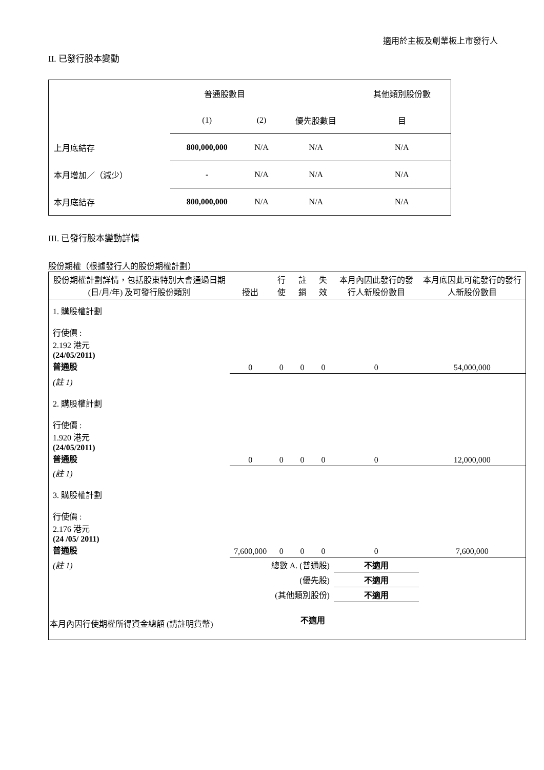適用於主板及創業板上市發行人
II. 已發行股本變動
| | 普通股數目 | | | 其他類別股份數 |
| | (1) | (2) | 優先股數目 | 目 |
| 上月底結存 | 800,000,000 | N/A | N/A | N/A |
| 本月增加／（減少） | - | N/A | N/A | N/A |
| 本月底結存 | 800,000,000 | N/A | N/A | N/A |
III. 已發行股本變動詳情
股份期權（根據發行人的股份期權計劃）
| 股份期權計劃詳情，包括股東特別大會通過日期 (日/月/年) 及可發行股份類別 | 授出 | 行使 | 註銷 | 失效 | 本月內因此發行的發行人新股份數目 | 本月底因此可能發行的發行人新股份數目 |
| 1. 購股權計劃 行使價 : 2.192 港元 (24/05/2011) 普通股 | 0 | 0 | 0 | 0 | 0 | 54,000,000 |
| (註 1) 2. 購股權計劃 行使價 : 1.920 港元 (24/05/2011) 普通股 | 0 | 0 | 0 | 0 | 0 | 12,000,000 |
| (註 1) 3. 購股權計劃 行使價 : 2.176 港元 (24 /05/ 2011) 普通股 | 7,600,000 | 0 | 0 | 0 | 0 | 7,600,000 |
| (註 1) | 總數 A. (普通股) | | | | 不適用 | |
| | (優先股) | | | | 不適用 | |
| | (其他類別股份) | | | | 不適用 | |
| 本月內因行使期權所得資金總額 (請註明貨幣) | | | 不適用 | | | |